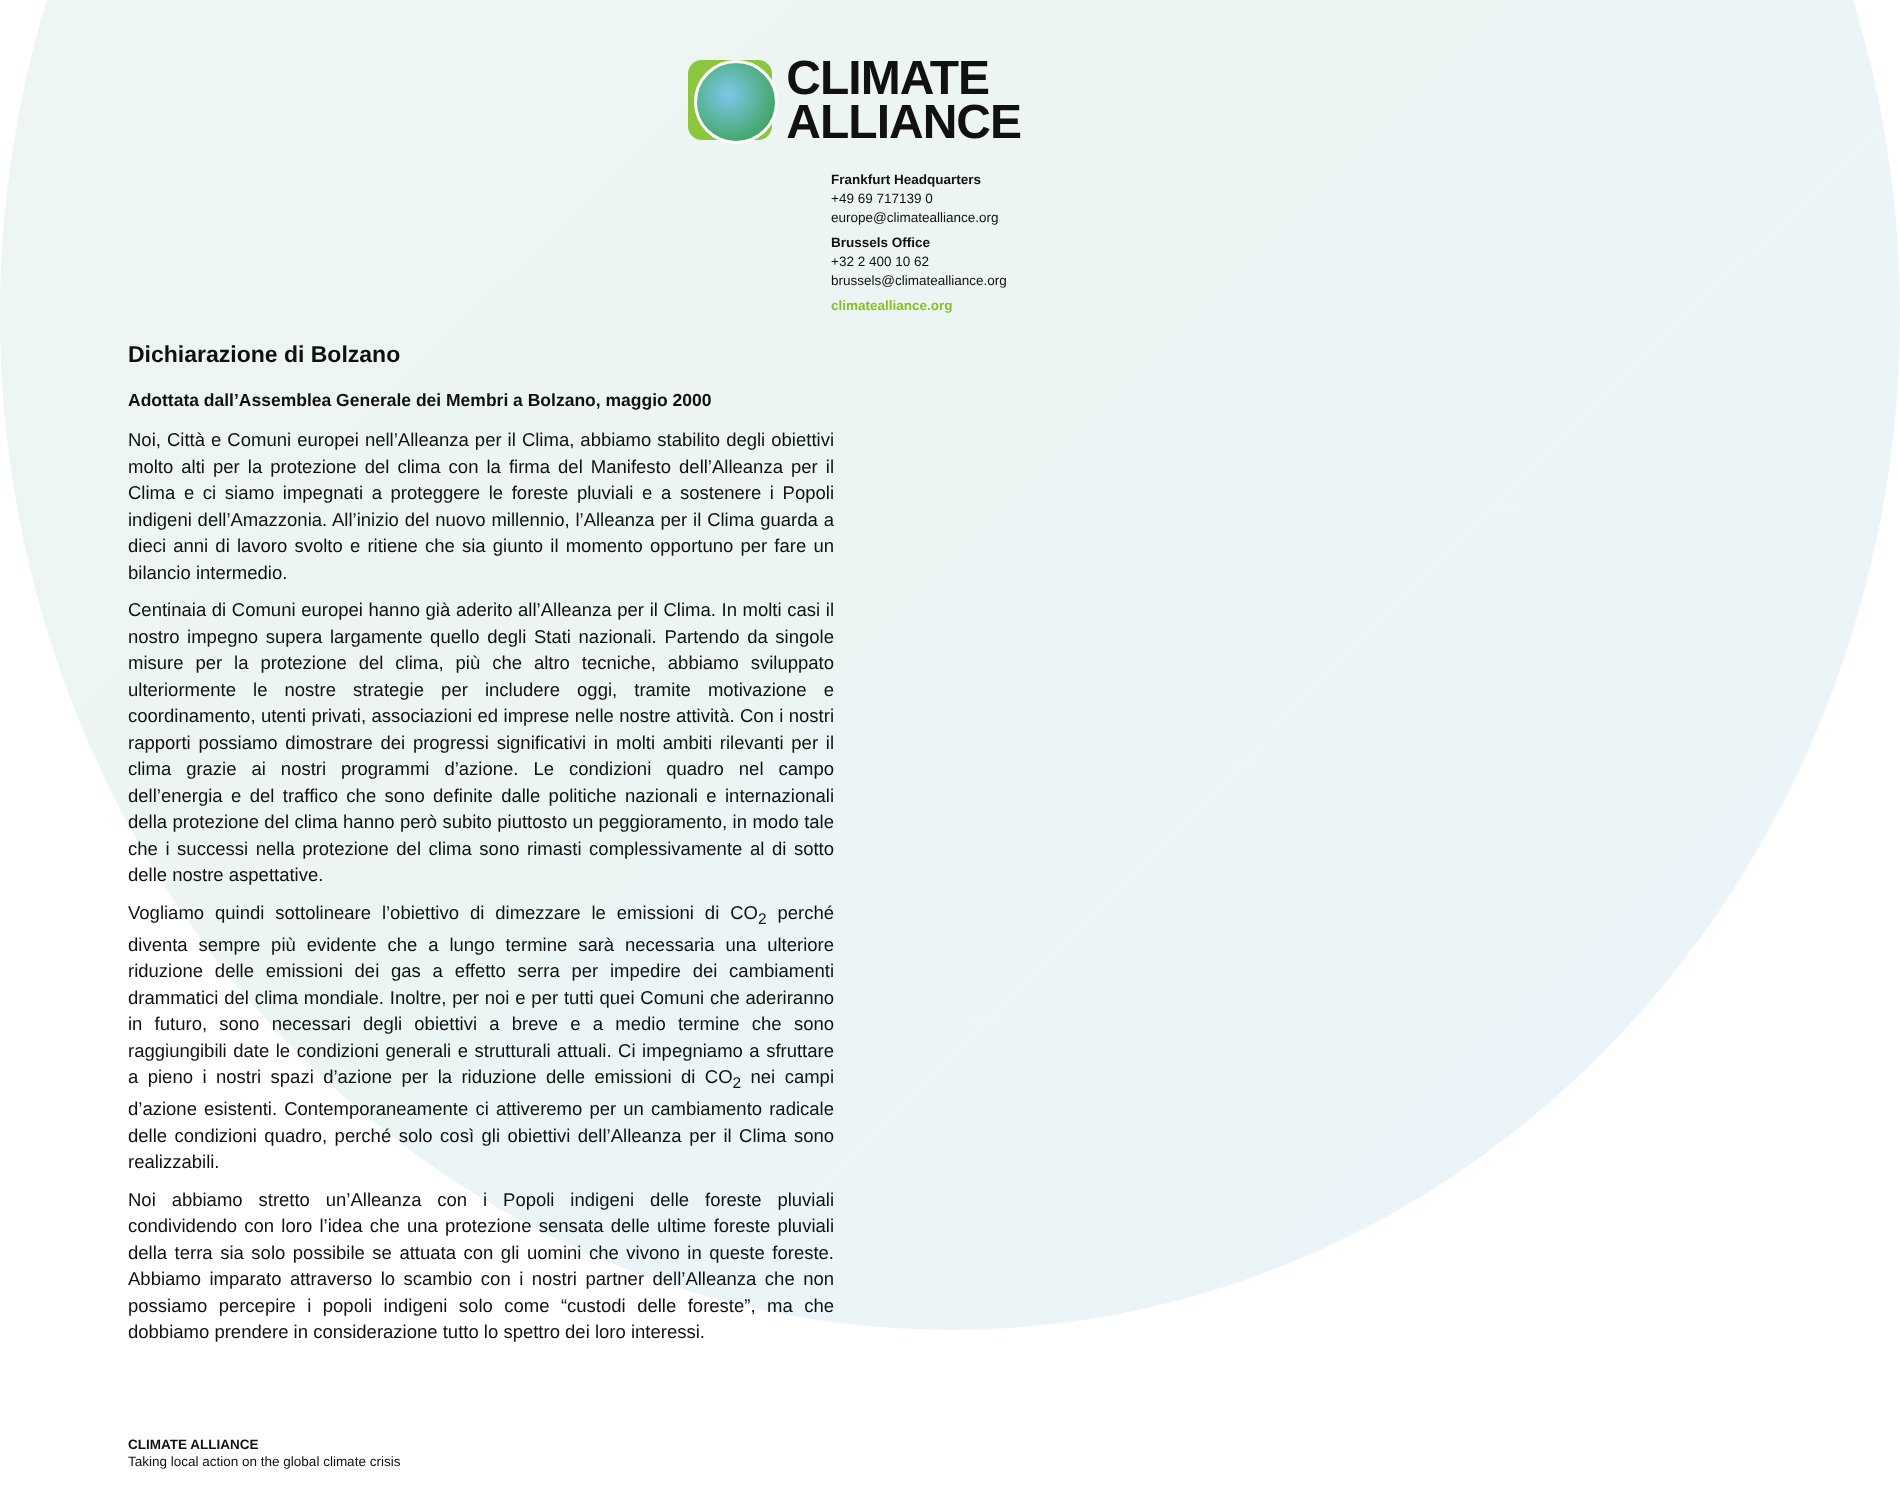CLIMATE
ALLIANCE
Frankfurt Headquarters
+49 69 717139 0
europe@climatealliance.org
Brussels Office
+32 2 400 10 62
brussels@climatealliance.org
climatealliance.org
Dichiarazione di Bolzano
Adottata dall’Assemblea Generale dei Membri a Bolzano, maggio 2000
Noi, Città e Comuni europei nell’Alleanza per il Clima, abbiamo stabilito degli obiettivi molto alti per la protezione del clima con la firma del Manifesto dell’Alleanza per il Clima e ci siamo impegnati a proteggere le foreste pluviali e a sostenere i Popoli indigeni dell’Amazzonia. All’inizio del nuovo millennio, l’Alleanza per il Clima guarda a dieci anni di lavoro svolto e ritiene che sia giunto il momento opportuno per fare un bilancio intermedio.
Centinaia di Comuni europei hanno già aderito all’Alleanza per il Clima. In molti casi il nostro impegno supera largamente quello degli Stati nazionali. Partendo da singole misure per la protezione del clima, più che altro tecniche, abbiamo sviluppato ulteriormente le nostre strategie per includere oggi, tramite motivazione e coordinamento, utenti privati, associazioni ed imprese nelle nostre attività. Con i nostri rapporti possiamo dimostrare dei progressi significativi in molti ambiti rilevanti per il clima grazie ai nostri programmi d’azione. Le condizioni quadro nel campo dell’energia e del traffico che sono definite dalle politiche nazionali e internazionali della protezione del clima hanno però subito piuttosto un peggioramento, in modo tale che i successi nella protezione del clima sono rimasti complessivamente al di sotto delle nostre aspettative.
Vogliamo quindi sottolineare l’obiettivo di dimezzare le emissioni di CO<sub>2</sub> perché diventa sempre più evidente che a lungo termine sarà necessaria una ulteriore riduzione delle emissioni dei gas a effetto serra per impedire dei cambiamenti drammatici del clima mondiale. Inoltre, per noi e per tutti quei Comuni che aderiranno in futuro, sono necessari degli obiettivi a breve e a medio termine che sono raggiungibili date le condizioni generali e strutturali attuali. Ci impegniamo a sfruttare a pieno i nostri spazi d’azione per la riduzione delle emissioni di CO<sub>2</sub> nei campi d’azione esistenti. Contemporaneamente ci attiveremo per un cambiamento radicale delle condizioni quadro, perché solo così gli obiettivi dell’Alleanza per il Clima sono realizzabili.
Noi abbiamo stretto un’Alleanza con i Popoli indigeni delle foreste pluviali condividendo con loro l’idea che una protezione sensata delle ultime foreste pluviali della terra sia solo possibile se attuata con gli uomini che vivono in queste foreste. Abbiamo imparato attraverso lo scambio con i nostri partner dell’Alleanza che non possiamo percepire i popoli indigeni solo come “custodi delle foreste”, ma che dobbiamo prendere in considerazione tutto lo spettro dei loro interessi.
CLIMATE ALLIANCE
Taking local action on the global climate crisis